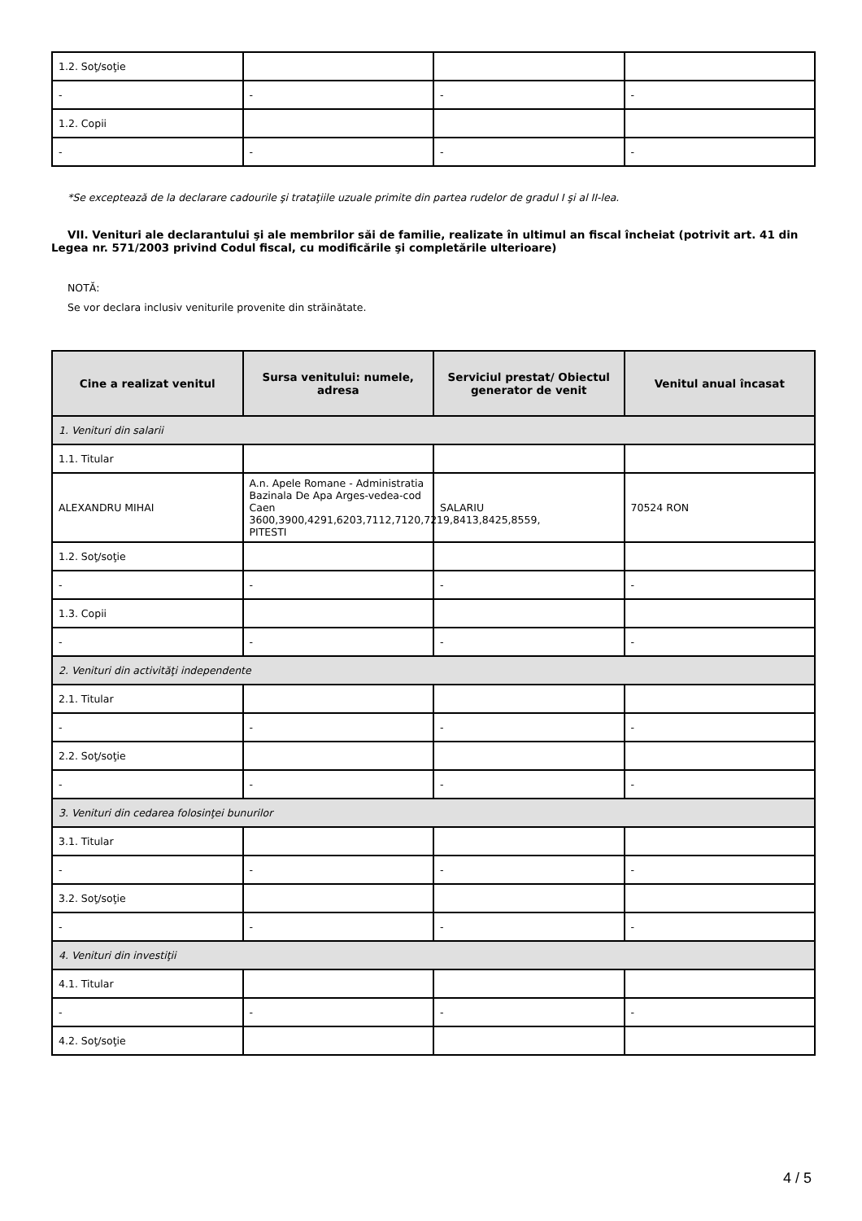| 1.2. Soţ/soţie | | | |
| - | - | - | - |
| 1.2. Copii | | | |
| - | - | - | - |
*Se exceptează de la declarare cadourile şi trataţiile uzuale primite din partea rudelor de gradul I şi al II-lea.
VII. Venituri ale declarantului şi ale membrilor săi de familie, realizate în ultimul an fiscal încheiat (potrivit art. 41 din Legea nr. 571/2003 privind Codul fiscal, cu modificările şi completările ulterioare)
NOTĂ:
Se vor declara inclusiv veniturile provenite din străinătate.
| Cine a realizat venitul | Sursa venitului: numele, adresa | Serviciul prestat/ Obiectul generator de venit | Venitul anual încasat |
| --- | --- | --- | --- |
| 1. Venituri din salarii | | | |
| 1.1. Titular | | | |
| ALEXANDRU MIHAI | A.n. Apele Romane - Administratia Bazinala De Apa Arges-vedea-cod Caen 3600,3900,4291,6203,7112,7120,7219,8413,8425,8559, PITESTI | SALARIU | 70524 RON |
| 1.2. Soţ/soţie | | | |
| - | - | - | - |
| 1.3. Copii | | | |
| - | - | - | - |
| 2. Venituri din activităţi independente | | | |
| 2.1. Titular | | | |
| - | - | - | - |
| 2.2. Soţ/soţie | | | |
| - | - | - | - |
| 3. Venituri din cedarea folosinţei bunurilor | | | |
| 3.1. Titular | | | |
| - | - | - | - |
| 3.2. Soţ/soţie | | | |
| - | - | - | - |
| 4. Venituri din investiţii | | | |
| 4.1. Titular | | | |
| - | - | - | - |
| 4.2. Soţ/soţie | | | |
4 / 5